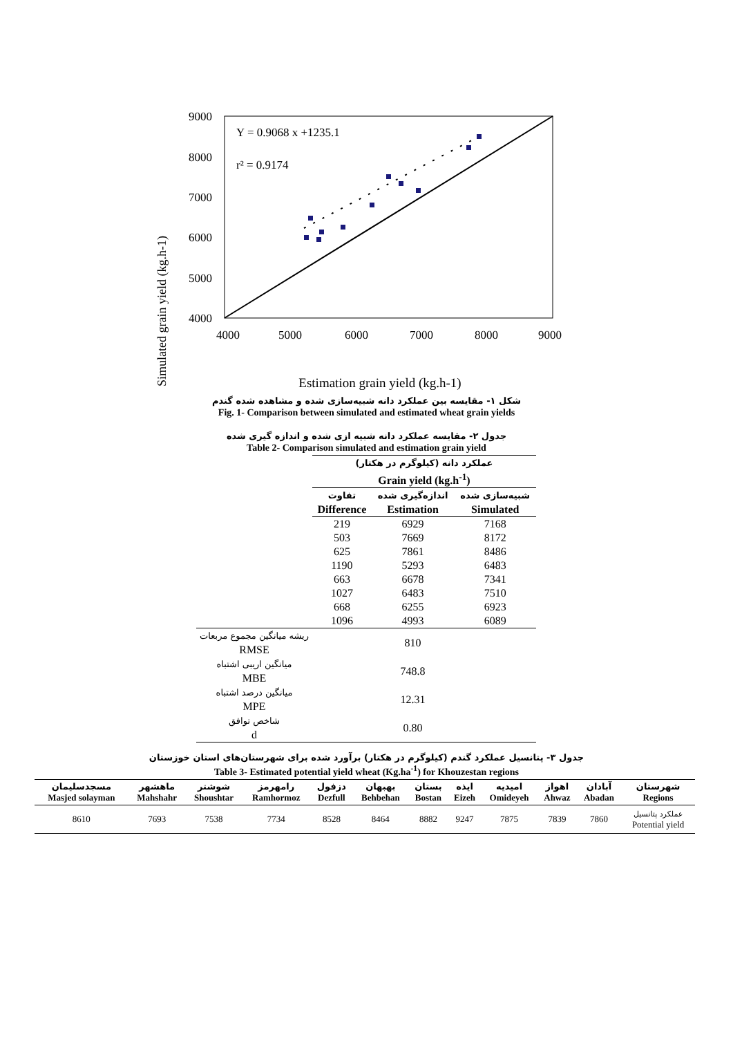Simulated grain yield (kg.h-1)
9000
8000
7000
6000
5000
4000
4000
5000
6000
7000
8000
9000
Y = 0.9068 x +1235.1
r² = 0.9174
Estimation grain yield (kg.h-1)
شکل ۱- مقایسه بین عملکرد دانه شبیه‌سازی شده و مشاهده شده گندم
Fig. 1- Comparison between simulated and estimated wheat grain yields
جدول ۲- مقایسه عملکرد دانه شبیه ازی شده و اندازه گیری شده
Table 2- Comparison simulated and estimation grain yield
| | عملکرد دانه (کیلوگرم در هکتار) Grain yield (kg.h<sup>-1</sup>) | | |
| | تفاوت Difference | اندازه‌گیری شده Estimation | شبیه‌سازی شده Simulated |
| | 219 | 6929 | 7168 |
| | 503 | 7669 | 8172 |
| | 625 | 7861 | 8486 |
| | 1190 | 5293 | 6483 |
| | 663 | 6678 | 7341 |
| | 1027 | 6483 | 7510 |
| | 668 | 6255 | 6923 |
| | 1096 | 4993 | 6089 |
| ریشه میانگین مجموع مربعات RMSE | | 810 | |
| میانگین اریبی اشتباه MBE | | 748.8 | |
| میانگین درصد اشتباه MPE | | 12.31 | |
| شاخص توافق d | | 0.80 | |
جدول ۳- پتانسیل عملکرد گندم (کیلوگرم در هکتار) برآورد شده برای شهرستان‌های استان خوزستان
Table 3- Estimated potential yield wheat (Kg.ha<sup>-1</sup>) for Khouzestan regions
| مسجدسلیمان Masjed solayman | ماهشهر Mahshahr | شوشتر Shoushtar | رامهرمز Ramhormoz | دزفول Dezfull | بهبهان Behbehan | بستان Bostan | ایذه Eizeh | امیدیه Omideyeh | اهواز Ahwaz | آبادان Abadan | شهرستان Regions |
| --- | --- | --- | --- | --- | --- | --- | --- | --- | --- | --- | --- |
| 8610 | 7693 | 7538 | 7734 | 8528 | 8464 | 8882 | 9247 | 7875 | 7839 | 7860 | عملکرد پتانسیل Potential yield |